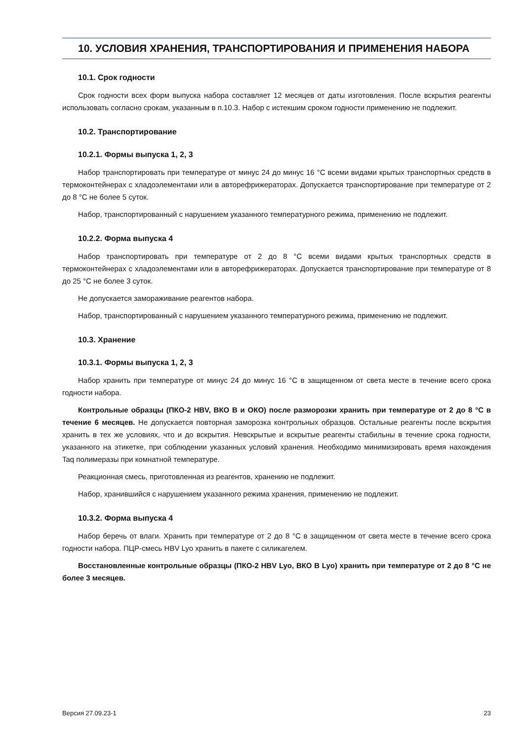10. УСЛОВИЯ ХРАНЕНИЯ, ТРАНСПОРТИРОВАНИЯ И ПРИМЕНЕНИЯ НАБОРА
10.1. Срок годности
Срок годности всех форм выпуска набора составляет 12 месяцев от даты изготовления. После вскрытия реагенты использовать согласно срокам, указанным в п.10.3. Набор с истекшим сроком годности применению не подлежит.
10.2. Транспортирование
10.2.1. Формы выпуска 1, 2, 3
Набор транспортировать при температуре от минус 24 до минус 16 °С всеми видами крытых транспортных средств в термоконтейнерах с хладоэлементами или в авторефрижераторах. Допускается транспортирование при температуре от 2 до 8 °С не более 5 суток.
Набор, транспортированный с нарушением указанного температурного режима, применению не подлежит.
10.2.2. Форма выпуска 4
Набор транспортировать при температуре от 2 до 8 °С всеми видами крытых транспортных средств в термоконтейнерах с хладоэлементами или в авторефрижераторах. Допускается транспортирование при температуре от 8 до 25 °С не более 3 суток.
Не допускается замораживание реагентов набора.
Набор, транспортированный с нарушением указанного температурного режима, применению не подлежит.
10.3. Хранение
10.3.1. Формы выпуска 1, 2, 3
Набор хранить при температуре от минус 24 до минус 16 °С в защищенном от света месте в течение всего срока годности набора.
Контрольные образцы (ПКО-2 HBV, ВКО В и ОКО) после разморозки хранить при температуре от 2 до 8 °С в течение 6 месяцев. Не допускается повторная заморозка контрольных образцов. Остальные реагенты после вскрытия хранить в тех же условиях, что и до вскрытия. Невскрытые и вскрытые реагенты стабильны в течение срока годности, указанного на этикетке, при соблюдении указанных условий хранения. Необходимо минимизировать время нахождения Taq полимеразы при комнатной температуре.
Реакционная смесь, приготовленная из реагентов, хранению не подлежит.
Набор, хранившийся с нарушением указанного режима хранения, применению не подлежит.
10.3.2. Форма выпуска 4
Набор беречь от влаги. Хранить при температуре от 2 до 8 °С в защищенном от света месте в течение всего срока годности набора. ПЦР-смесь HBV Lyo хранить в пакете с силикагелем.
Восстановленные контрольные образцы (ПКО-2 HBV Lyo, ВКО В Lyo) хранить при температуре от 2 до 8 °С не более 3 месяцев.
Версия 27.09.23-1 23